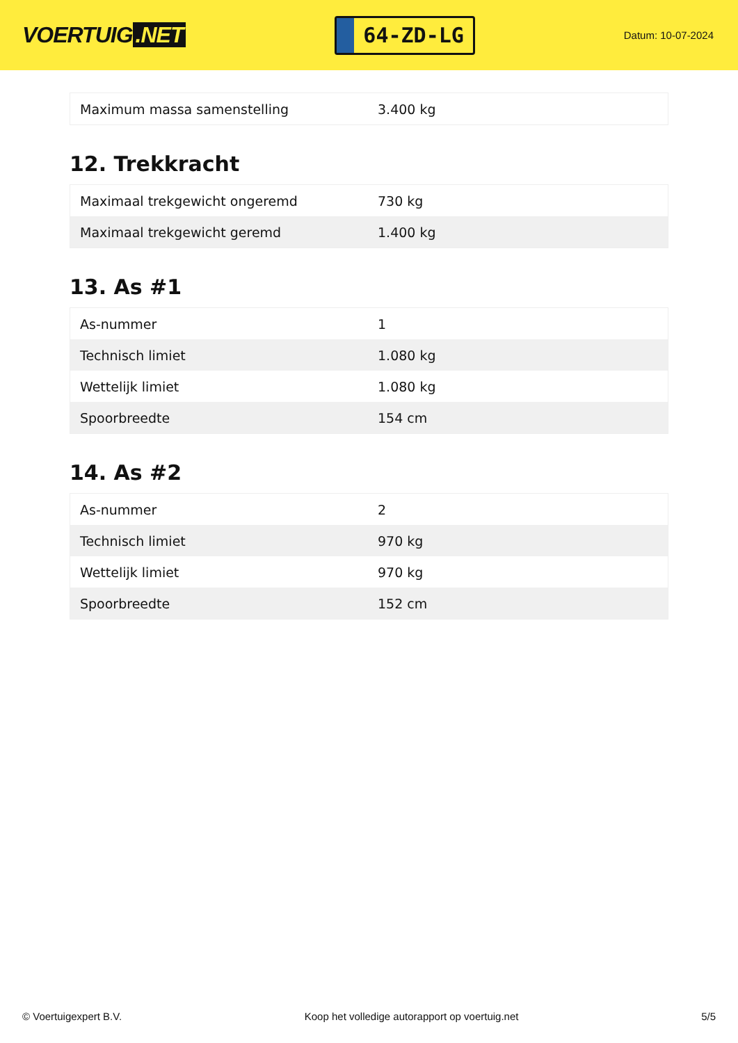VOERTUIG.NET
64-ZD-LG
Datum: 10-07-2024
| Maximum massa samenstelling | 3.400 kg |
12. Trekkracht
| Maximaal trekgewicht ongeremd | 730 kg |
| Maximaal trekgewicht geremd | 1.400 kg |
13. As #1
| As-nummer | 1 |
| Technisch limiet | 1.080 kg |
| Wettelijk limiet | 1.080 kg |
| Spoorbreedte | 154 cm |
14. As #2
| As-nummer | 2 |
| Technisch limiet | 970 kg |
| Wettelijk limiet | 970 kg |
| Spoorbreedte | 152 cm |
© Voertuigexpert B.V. Koop het volledige autorapport op voertuig.net 5/5